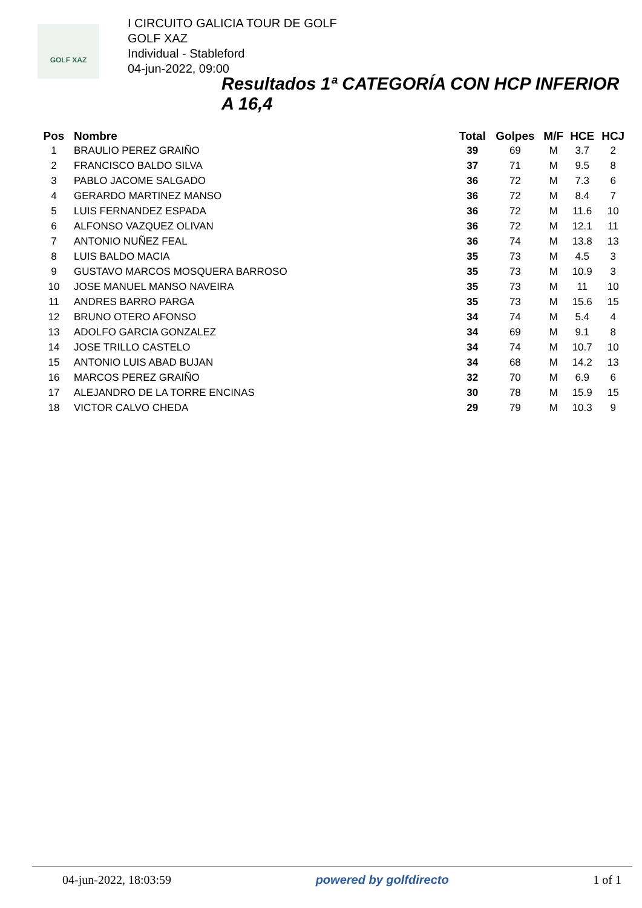GOLF XAZ
I CIRCUITO GALICIA TOUR DE GOLF
GOLF XAZ
Individual - Stableford
04-jun-2022, 09:00
Resultados 1ª CATEGORÍA CON HCP INFERIOR A 16,4
| Pos | Nombre | Total | Golpes | M/F | HCE | HCJ |
| --- | --- | --- | --- | --- | --- | --- |
| 1 | BRAULIO PEREZ GRAIÑO | 39 | 69 | M | 3.7 | 2 |
| 2 | FRANCISCO BALDO SILVA | 37 | 71 | M | 9.5 | 8 |
| 3 | PABLO JACOME SALGADO | 36 | 72 | M | 7.3 | 6 |
| 4 | GERARDO MARTINEZ MANSO | 36 | 72 | M | 8.4 | 7 |
| 5 | LUIS FERNANDEZ ESPADA | 36 | 72 | M | 11.6 | 10 |
| 6 | ALFONSO VAZQUEZ OLIVAN | 36 | 72 | M | 12.1 | 11 |
| 7 | ANTONIO NUÑEZ FEAL | 36 | 74 | M | 13.8 | 13 |
| 8 | LUIS BALDO MACIA | 35 | 73 | M | 4.5 | 3 |
| 9 | GUSTAVO MARCOS MOSQUERA BARROSO | 35 | 73 | M | 10.9 | 3 |
| 10 | JOSE MANUEL MANSO NAVEIRA | 35 | 73 | M | 11 | 10 |
| 11 | ANDRES BARRO PARGA | 35 | 73 | M | 15.6 | 15 |
| 12 | BRUNO OTERO AFONSO | 34 | 74 | M | 5.4 | 4 |
| 13 | ADOLFO GARCIA GONZALEZ | 34 | 69 | M | 9.1 | 8 |
| 14 | JOSE TRILLO CASTELO | 34 | 74 | M | 10.7 | 10 |
| 15 | ANTONIO LUIS ABAD BUJAN | 34 | 68 | M | 14.2 | 13 |
| 16 | MARCOS PEREZ GRAIÑO | 32 | 70 | M | 6.9 | 6 |
| 17 | ALEJANDRO DE LA TORRE ENCINAS | 30 | 78 | M | 15.9 | 15 |
| 18 | VICTOR CALVO CHEDA | 29 | 79 | M | 10.3 | 9 |
04-jun-2022, 18:03:59 powered by golfdirecto 1 of 1